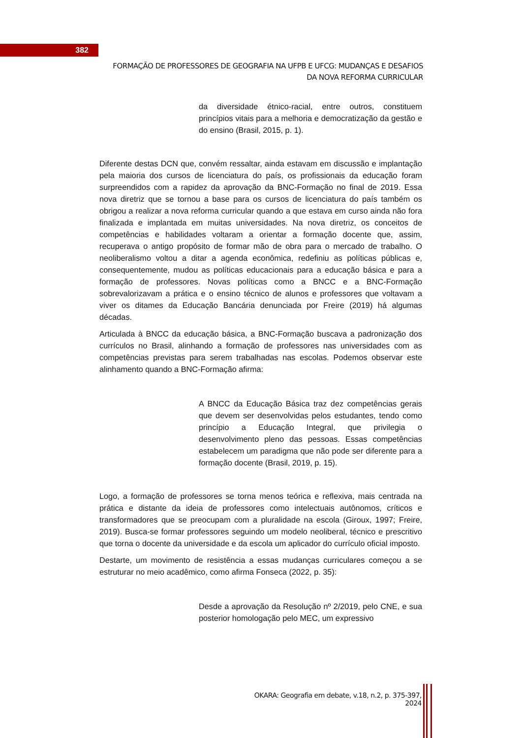382
FORMAÇÃO DE PROFESSORES DE GEOGRAFIA NA UFPB E UFCG: MUDANÇAS E DESAFIOS DA NOVA REFORMA CURRICULAR
da diversidade étnico-racial, entre outros, constituem princípios vitais para a melhoria e democratização da gestão e do ensino (Brasil, 2015, p. 1).
Diferente destas DCN que, convém ressaltar, ainda estavam em discussão e implantação pela maioria dos cursos de licenciatura do país, os profissionais da educação foram surpreendidos com a rapidez da aprovação da BNC-Formação no final de 2019. Essa nova diretriz que se tornou a base para os cursos de licenciatura do país também os obrigou a realizar a nova reforma curricular quando a que estava em curso ainda não fora finalizada e implantada em muitas universidades. Na nova diretriz, os conceitos de competências e habilidades voltaram a orientar a formação docente que, assim, recuperava o antigo propósito de formar mão de obra para o mercado de trabalho. O neoliberalismo voltou a ditar a agenda econômica, redefiniu as políticas públicas e, consequentemente, mudou as políticas educacionais para a educação básica e para a formação de professores. Novas políticas como a BNCC e a BNC-Formação sobrevalorizavam a prática e o ensino técnico de alunos e professores que voltavam a viver os ditames da Educação Bancária denunciada por Freire (2019) há algumas décadas.
Articulada à BNCC da educação básica, a BNC-Formação buscava a padronização dos currículos no Brasil, alinhando a formação de professores nas universidades com as competências previstas para serem trabalhadas nas escolas. Podemos observar este alinhamento quando a BNC-Formação afirma:
A BNCC da Educação Básica traz dez competências gerais que devem ser desenvolvidas pelos estudantes, tendo como princípio a Educação Integral, que privilegia o desenvolvimento pleno das pessoas. Essas competências estabelecem um paradigma que não pode ser diferente para a formação docente (Brasil, 2019, p. 15).
Logo, a formação de professores se torna menos teórica e reflexiva, mais centrada na prática e distante da ideia de professores como intelectuais autônomos, críticos e transformadores que se preocupam com a pluralidade na escola (Giroux, 1997; Freire, 2019). Busca-se formar professores seguindo um modelo neoliberal, técnico e prescritivo que torna o docente da universidade e da escola um aplicador do currículo oficial imposto.
Destarte, um movimento de resistência a essas mudanças curriculares começou a se estruturar no meio acadêmico, como afirma Fonseca (2022, p. 35):
Desde a aprovação da Resolução nº 2/2019, pelo CNE, e sua posterior homologação pelo MEC, um expressivo
OKARA: Geografia em debate, v.18, n.2, p. 375-397, 2024